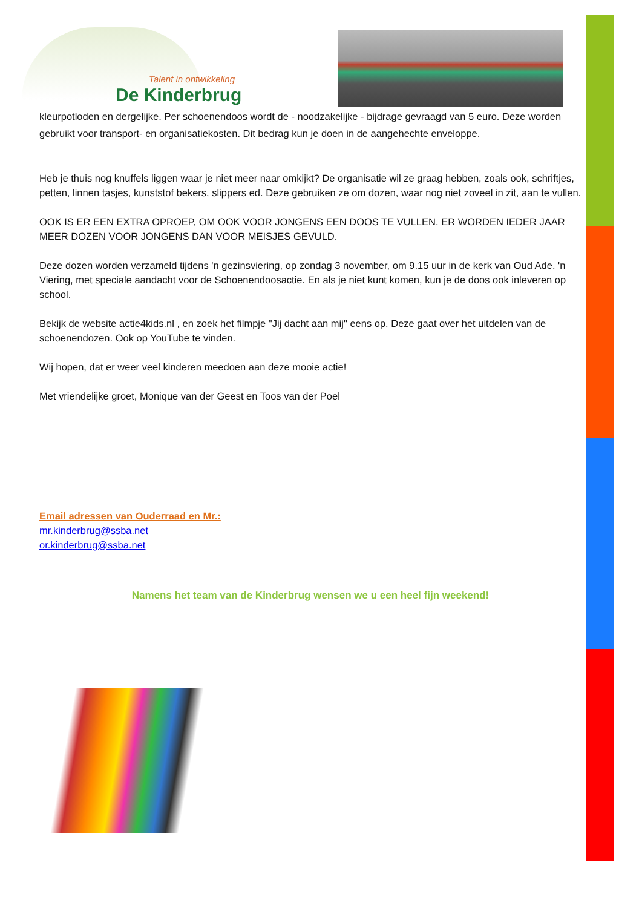Talent in ontwikkeling
De Kinderbrug
kleurpotloden en dergelijke. Per schoenendoos wordt de - noodzakelijke - bijdrage gevraagd van 5 euro. Deze worden gebruikt voor transport- en organisatiekosten. Dit bedrag kun je doen in de aangehechte enveloppe.
Heb je thuis nog knuffels liggen waar je niet meer naar omkijkt? De organisatie wil ze graag hebben, zoals ook, schriftjes, petten, linnen tasjes, kunststof bekers, slippers ed. Deze gebruiken ze om dozen, waar nog niet zoveel in zit, aan te vullen.
OOK IS ER EEN EXTRA OPROEP, OM OOK VOOR JONGENS EEN DOOS TE VULLEN. ER WORDEN IEDER JAAR MEER DOZEN VOOR JONGENS DAN VOOR MEISJES GEVULD.
Deze dozen worden verzameld tijdens 'n gezinsviering, op zondag 3 november, om 9.15 uur in de kerk van Oud Ade. 'n Viering, met speciale aandacht voor de Schoenendoosactie. En als je niet kunt komen, kun je de doos ook inleveren op school.
Bekijk de website actie4kids.nl , en zoek het filmpje "Jij dacht aan mij" eens op. Deze gaat over het uitdelen van de schoenendozen. Ook op YouTube te vinden.
Wij hopen, dat er weer veel kinderen meedoen aan deze mooie actie!
Met vriendelijke groet, Monique van der Geest en Toos van der Poel
Email adressen van Ouderraad en Mr.:
mr.kinderbrug@ssba.net
or.kinderbrug@ssba.net
Namens het team van de Kinderbrug wensen we u een heel fijn weekend!